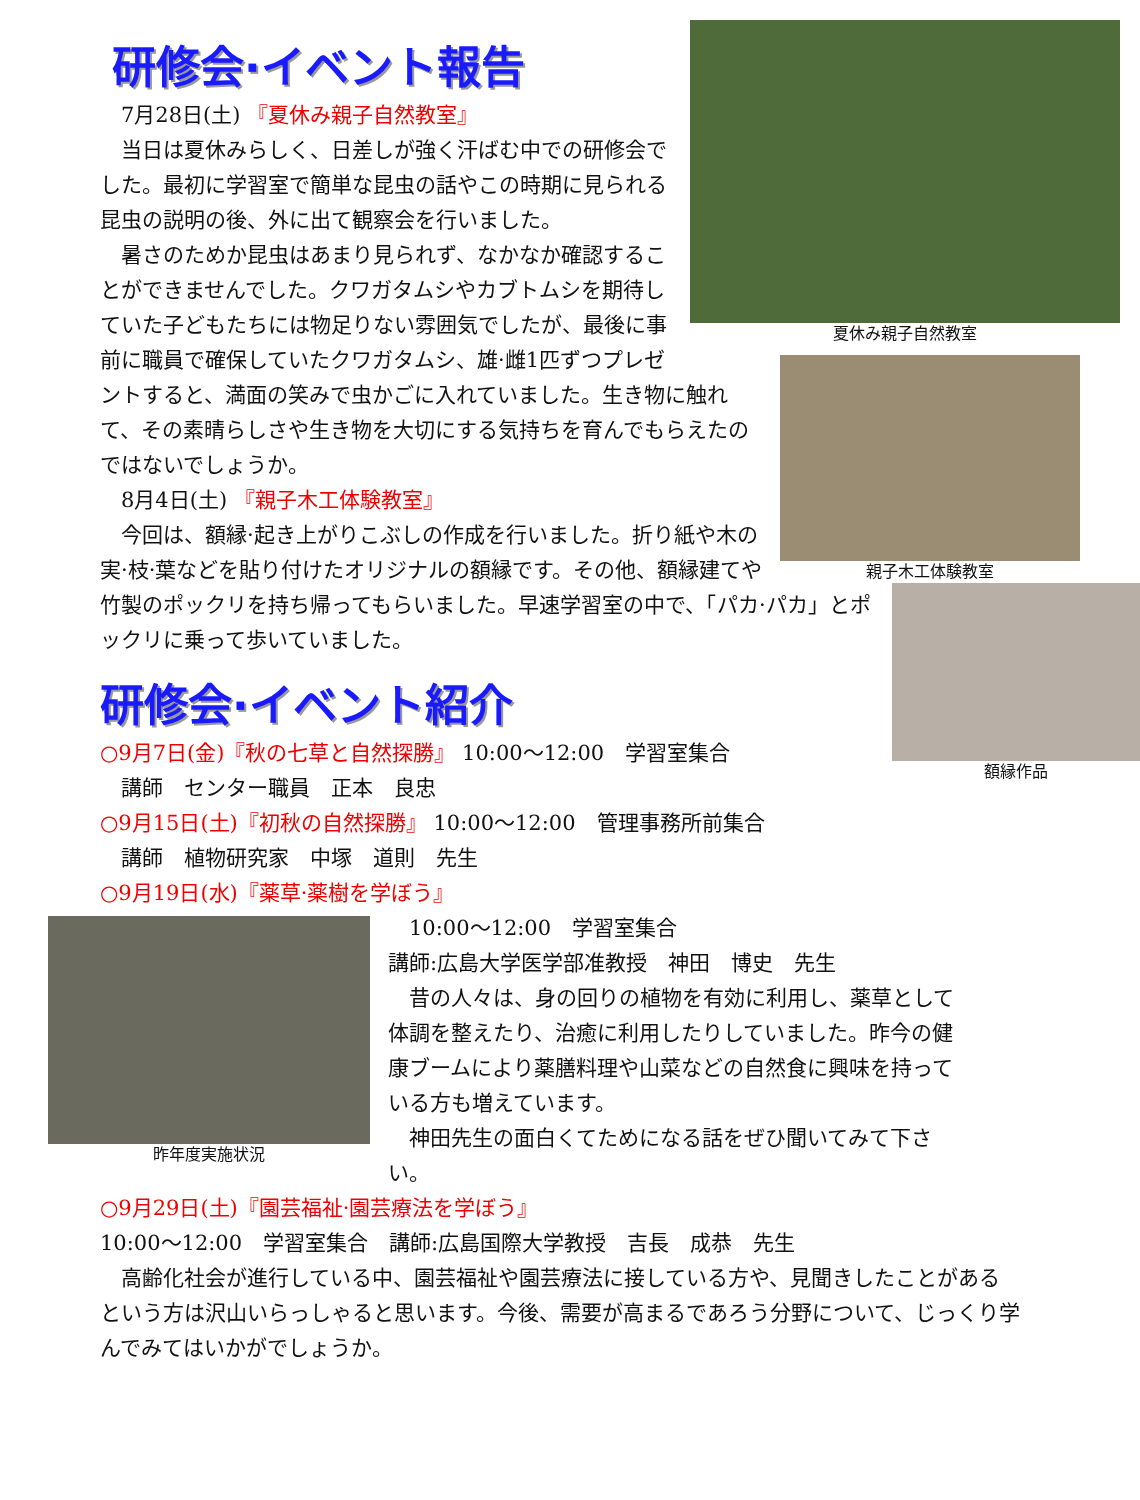夏休み親子自然教室
研修会·イベント報告
　7月28日(土) 『夏休み親子自然教室』
　当日は夏休みらしく、日差しが強く汗ばむ中での研修会でした。最初に学習室で簡単な昆虫の話やこの時期に見られる昆虫の説明の後、外に出て観察会を行いました。
親子木工体験教室
　暑さのためか昆虫はあまり見られず、なかなか確認することができませんでした。クワガタムシやカブトムシを期待していた子どもたちには物足りない雰囲気でしたが、最後に事前に職員で確保していたクワガタムシ、雄·雌1匹ずつプレゼントすると、満面の笑みで虫かごに入れていました。生き物に触れて、その素晴らしさや生き物を大切にする気持ちを育んでもらえたのではないでしょうか。
　8月4日(土) 『親子木工体験教室』
額縁作品
　今回は、額縁·起き上がりこぶしの作成を行いました。折り紙や木の実·枝·葉などを貼り付けたオリジナルの額縁です。その他、額縁建てや竹製のポックリを持ち帰ってもらいました。早速学習室の中で、「パカ·パカ」とポックリに乗って歩いていました。
研修会·イベント紹介
○9月7日(金)『秋の七草と自然探勝』 10:00～12:00　学習室集合
　講師　センター職員　正本　良忠
○9月15日(土)『初秋の自然探勝』 10:00～12:00　管理事務所前集合
　講師　植物研究家　中塚　道則　先生
○9月19日(水)『薬草·薬樹を学ぼう』
昨年度実施状況
　10:00～12:00　学習室集合
講師:広島大学医学部准教授　神田　博史　先生
　昔の人々は、身の回りの植物を有効に利用し、薬草として体調を整えたり、治癒に利用したりしていました。昨今の健康ブームにより薬膳料理や山菜などの自然食に興味を持っている方も増えています。
　神田先生の面白くてためになる話をぜひ聞いてみて下さい。
○9月29日(土)『園芸福祉·園芸療法を学ぼう』
10:00～12:00　学習室集合　講師:広島国際大学教授　吉長　成恭　先生
　高齢化社会が進行している中、園芸福祉や園芸療法に接している方や、見聞きしたことがあるという方は沢山いらっしゃると思います。今後、需要が高まるであろう分野について、じっくり学んでみてはいかがでしょうか。